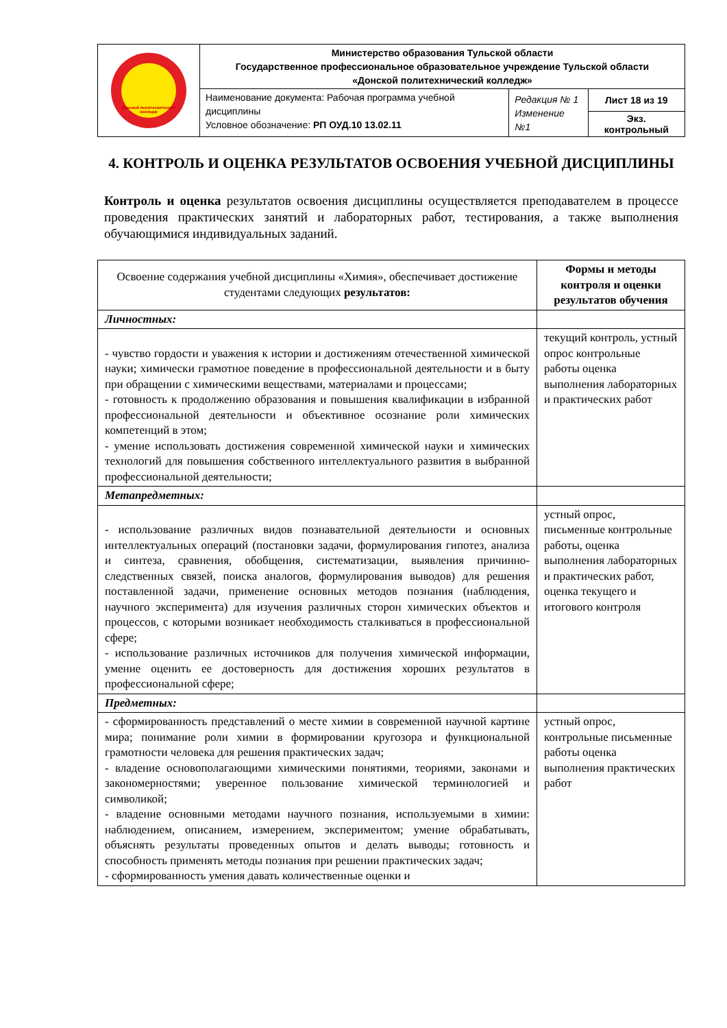| Донской политехнический колледж | Министерство образования Тульской области Государственное профессиональное образовательное учреждение Тульской области «Донской политехнический колледж» | | |
| | Наименование документа: Рабочая программа учебной дисциплины Условное обозначение: РП ОУД.10 13.02.11 | Редакция № 1 Изменение №1 | Лист 18 из 19 |
| | | | Экз. контрольный |
4. КОНТРОЛЬ И ОЦЕНКА РЕЗУЛЬТАТОВ ОСВОЕНИЯ УЧЕБНОЙ ДИСЦИПЛИНЫ
Контроль и оценка результатов освоения дисциплины осуществляется преподавателем в процессе проведения практических занятий и лабораторных работ, тестирования, а также выполнения обучающимися индивидуальных заданий.
| Освоение содержания учебной дисциплины «Химия», обеспечивает достижение студентами следующих результатов: | Формы и методы контроля и оценки результатов обучения |
| --- | --- |
| Личностных: | |
| - чувство гордости и уважения к истории и достижениям отечественной химической науки; химически грамотное поведение в профессиональной деятельности и в быту при обращении с химическими веществами, материалами и процессами; - готовность к продолжению образования и повышения квалификации в избранной профессиональной деятельности и объективное осознание роли химических компетенций в этом; - умение использовать достижения современной химической науки и химических технологий для повышения собственного интеллектуального развития в выбранной профессиональной деятельности; | текущий контроль, устный опрос контрольные работы оценка выполнения лабораторных и практических работ |
| Метапредметных: | |
| - использование различных видов познавательной деятельности и основных интеллектуальных операций (постановки задачи, формулирования гипотез, анализа и синтеза, сравнения, обобщения, систематизации, выявления причинно-следственных связей, поиска аналогов, формулирования выводов) для решения поставленной задачи, применение основных методов познания (наблюдения, научного эксперимента) для изучения различных сторон химических объектов и процессов, с которыми возникает необходимость сталкиваться в профессиональной сфере; - использование различных источников для получения химической информации, умение оценить ее достоверность для достижения хороших результатов в профессиональной сфере; | устный опрос, письменные контрольные работы, оценка выполнения лабораторных и практических работ, оценка текущего и итогового контроля |
| Предметных: | |
| - сформированность представлений о месте химии в современной научной картине мира; понимание роли химии в формировании кругозора и функциональной грамотности человека для решения практических задач; - владение основополагающими химическими понятиями, теориями, законами и закономерностями; уверенное пользование химической терминологией и символикой; - владение основными методами научного познания, используемыми в химии: наблюдением, описанием, измерением, экспериментом; умение обрабатывать, объяснять результаты проведенных опытов и делать выводы; готовность и способность применять методы познания при решении практических задач; - сформированность умения давать количественные оценки и | устный опрос, контрольные письменные работы оценка выполнения практических работ |